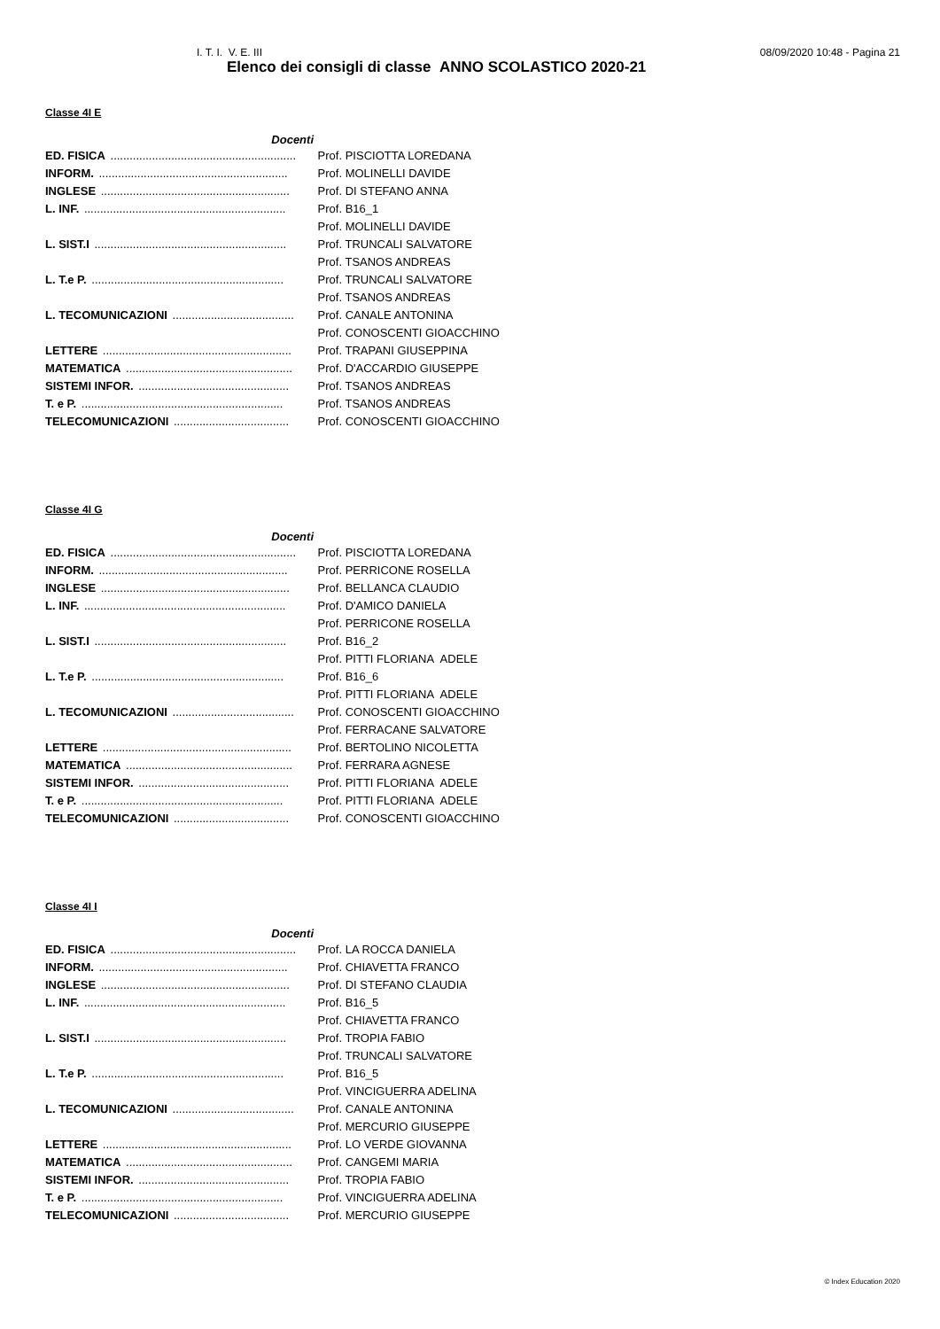I. T. I. V. E. III 08/09/2020 10:48 - Pagina 21
Elenco dei consigli di classe ANNO SCOLASTICO 2020-21
Classe 4I E
| Docenti | |
| --- | --- |
| ED. FISICA .......................................................... | Prof. PISCIOTTA LOREDANA |
| INFORM. ........................................................... | Prof. MOLINELLI DAVIDE |
| INGLESE ........................................................... | Prof. DI STEFANO ANNA |
| L. INF. ............................................................... | Prof. B16_1 |
| | Prof. MOLINELLI DAVIDE |
| L. SIST.I ............................................................ | Prof. TRUNCALI SALVATORE |
| | Prof. TSANOS ANDREAS |
| L. T.e P. ............................................................ | Prof. TRUNCALI SALVATORE |
| | Prof. TSANOS ANDREAS |
| L. TECOMUNICAZIONI ...................................... | Prof. CANALE ANTONINA |
| | Prof. CONOSCENTI GIOACCHINO |
| LETTERE ........................................................... | Prof. TRAPANI GIUSEPPINA |
| MATEMATICA .................................................... | Prof. D'ACCARDIO GIUSEPPE |
| SISTEMI INFOR. ............................................... | Prof. TSANOS ANDREAS |
| T. e P. ............................................................... | Prof. TSANOS ANDREAS |
| TELECOMUNICAZIONI .................................... | Prof. CONOSCENTI GIOACCHINO |
Classe 4I G
| Docenti | |
| --- | --- |
| ED. FISICA .......................................................... | Prof. PISCIOTTA LOREDANA |
| INFORM. ........................................................... | Prof. PERRICONE ROSELLA |
| INGLESE ........................................................... | Prof. BELLANCA CLAUDIO |
| L. INF. ............................................................... | Prof. D'AMICO DANIELA |
| | Prof. PERRICONE ROSELLA |
| L. SIST.I ............................................................ | Prof. B16_2 |
| | Prof. PITTI FLORIANA ADELE |
| L. T.e P. ............................................................ | Prof. B16_6 |
| | Prof. PITTI FLORIANA ADELE |
| L. TECOMUNICAZIONI ...................................... | Prof. CONOSCENTI GIOACCHINO |
| | Prof. FERRACANE SALVATORE |
| LETTERE ........................................................... | Prof. BERTOLINO NICOLETTA |
| MATEMATICA .................................................... | Prof. FERRARA AGNESE |
| SISTEMI INFOR. ............................................... | Prof. PITTI FLORIANA ADELE |
| T. e P. ............................................................... | Prof. PITTI FLORIANA ADELE |
| TELECOMUNICAZIONI .................................... | Prof. CONOSCENTI GIOACCHINO |
Classe 4I I
| Docenti | |
| --- | --- |
| ED. FISICA .......................................................... | Prof. LA ROCCA DANIELA |
| INFORM. ........................................................... | Prof. CHIAVETTA FRANCO |
| INGLESE ........................................................... | Prof. DI STEFANO CLAUDIA |
| L. INF. ............................................................... | Prof. B16_5 |
| | Prof. CHIAVETTA FRANCO |
| L. SIST.I ............................................................ | Prof. TROPIA FABIO |
| | Prof. TRUNCALI SALVATORE |
| L. T.e P. ............................................................ | Prof. B16_5 |
| | Prof. VINCIGUERRA ADELINA |
| L. TECOMUNICAZIONI ...................................... | Prof. CANALE ANTONINA |
| | Prof. MERCURIO GIUSEPPE |
| LETTERE ........................................................... | Prof. LO VERDE GIOVANNA |
| MATEMATICA .................................................... | Prof. CANGEMI MARIA |
| SISTEMI INFOR. ............................................... | Prof. TROPIA FABIO |
| T. e P. ............................................................... | Prof. VINCIGUERRA ADELINA |
| TELECOMUNICAZIONI .................................... | Prof. MERCURIO GIUSEPPE |
© Index Education 2020